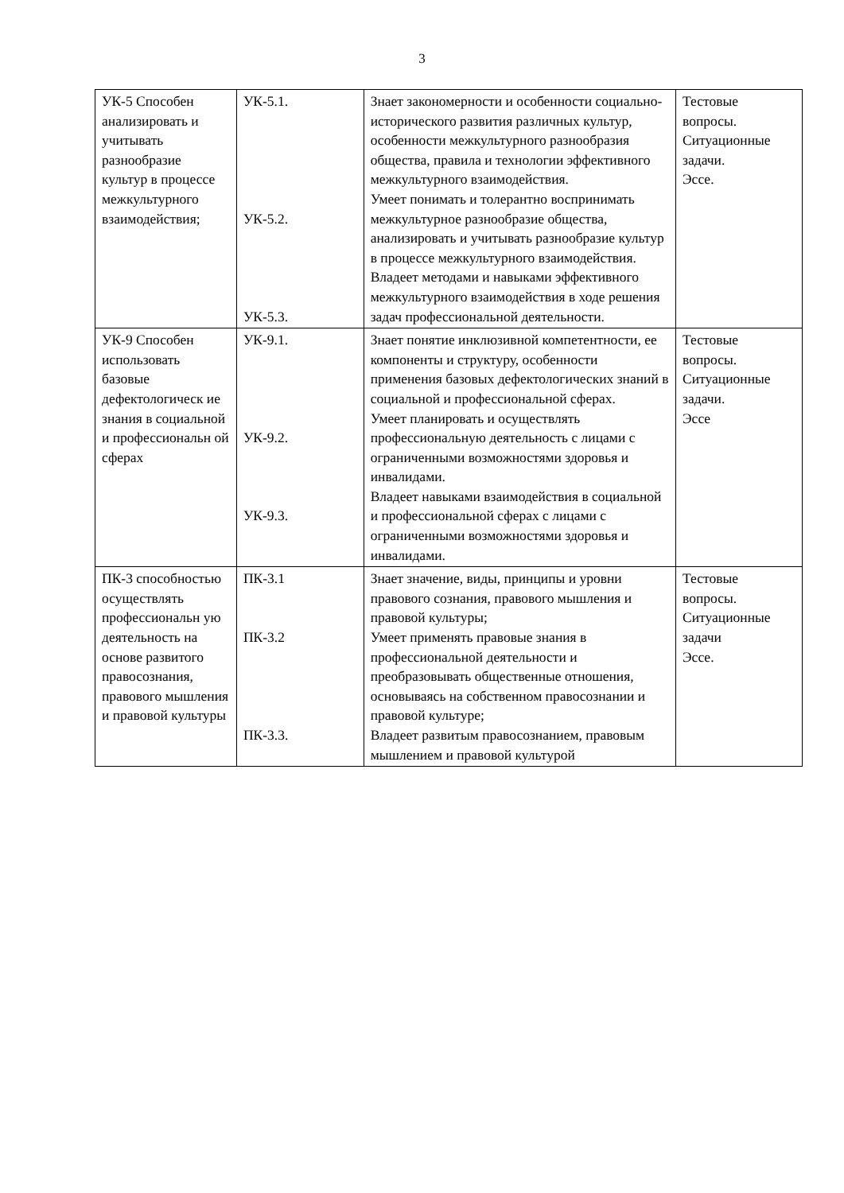3
| УК-5 Способен анализировать и учитывать разнообразие культур в процессе межкультурного взаимодействия; | УК-5.1. УК-5.2. УК-5.3. | Знает закономерности и особенности социально-исторического развития различных культур, особенности межкультурного разнообразия общества, правила и технологии эффективного межкультурного взаимодействия. Умеет понимать и толерантно воспринимать межкультурное разнообразие общества, анализировать и учитывать разнообразие культур в процессе межкультурного взаимодействия. Владеет методами и навыками эффективного межкультурного взаимодействия в ходе решения задач профессиональной деятельности. | Тестовые вопросы. Ситуационные задачи. Эссе. |
| УК-9 Способен использовать базовые дефектологическ ие знания в социальной и профессиональн ой сферах | УК-9.1. УК-9.2. УК-9.3. | Знает понятие инклюзивной компетентности, ее компоненты и структуру, особенности применения базовых дефектологических знаний в социальной и профессиональной сферах. Умеет планировать и осуществлять профессиональную деятельность с лицами с ограниченными возможностями здоровья и инвалидами. Владеет навыками взаимодействия в социальной и профессиональной сферах с лицами с ограниченными возможностями здоровья и инвалидами. | Тестовые вопросы. Ситуационные задачи. Эссе |
| ПК-3 способностью осуществлять профессиональн ую деятельность на основе развитого правосознания, правового мышления и правовой культуры | ПК-3.1 ПК-3.2 ПК-3.3. | Знает значение, виды, принципы и уровни правового сознания, правового мышления и правовой культуры; Умеет применять правовые знания в профессиональной деятельности и преобразовывать общественные отношения, основываясь на собственном правосознании и правовой культуре; Владеет развитым правосознанием, правовым мышлением и правовой культурой | Тестовые вопросы. Ситуационные задачи Эссе. |